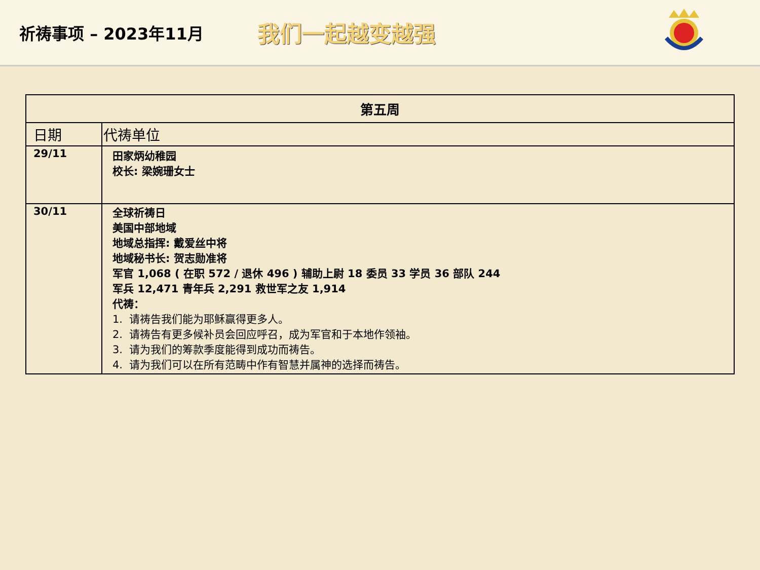祈祷事项 – 2023年11月
我们一起越变越强
| 第五周 | |
| --- | --- |
| 日期 | 代祷单位 |
| 29/11 | 田家炳幼稚园 校长: 梁婉珊女士 |
| 30/11 | 全球祈祷日 美国中部地域 地域总指挥: 戴爱丝中将 地域秘书长: 贺志勋准将 军官 1,068 ( 在职 572 / 退休 496 ) 辅助上尉 18 委员 33 学员 36 部队 244 军兵 12,471 青年兵 2,291 救世军之友 1,914 代祷： 1. 请祷告我们能为耶稣赢得更多人。 2. 请祷告有更多候补员会回应呼召，成为军官和于本地作领袖。 3. 请为我们的筹款季度能得到成功而祷告。 4. 请为我们可以在所有范畴中作有智慧并属神的选择而祷告。 |